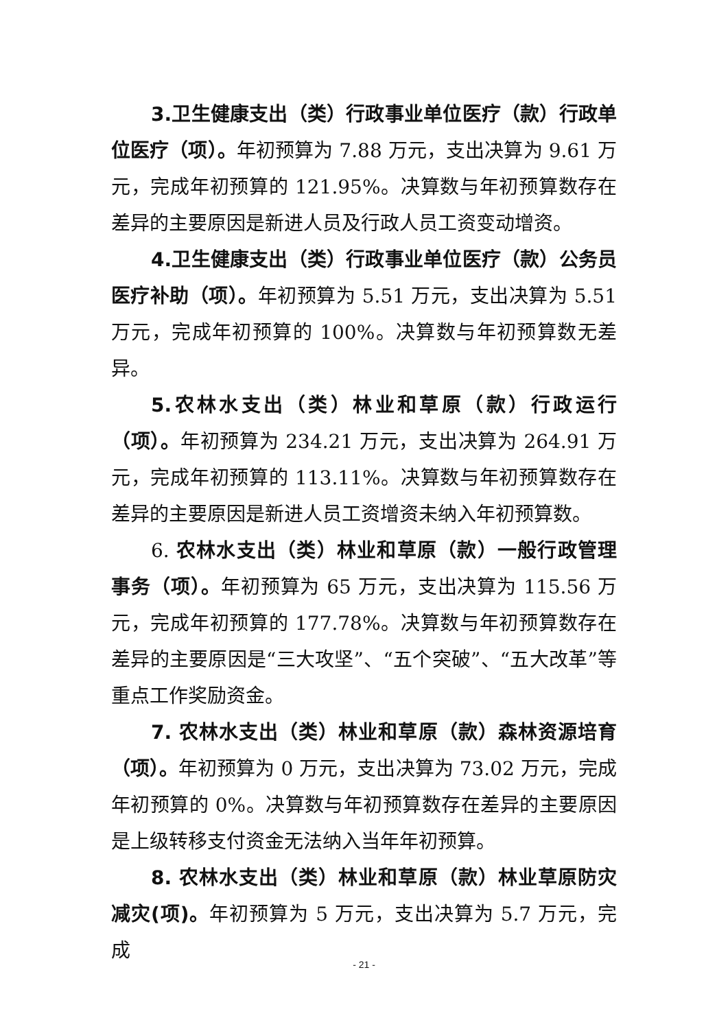3.卫生健康支出（类）行政事业单位医疗（款）行政单位医疗（项）。年初预算为 7.88 万元，支出决算为 9.61 万元，完成年初预算的 121.95%。决算数与年初预算数存在差异的主要原因是新进人员及行政人员工资变动增资。
4.卫生健康支出（类）行政事业单位医疗（款）公务员医疗补助（项）。年初预算为 5.51 万元，支出决算为 5.51 万元，完成年初预算的 100%。决算数与年初预算数无差异。
5.农林水支出（类）林业和草原（款）行政运行（项）。年初预算为 234.21 万元，支出决算为 264.91 万元，完成年初预算的 113.11%。决算数与年初预算数存在差异的主要原因是新进人员工资增资未纳入年初预算数。
6. 农林水支出（类）林业和草原（款）一般行政管理事务（项）。年初预算为 65 万元，支出决算为 115.56 万元，完成年初预算的 177.78%。决算数与年初预算数存在差异的主要原因是“三大攻坚”、“五个突破”、“五大改革”等重点工作奖励资金。
7. 农林水支出（类）林业和草原（款）森林资源培育（项）。年初预算为 0 万元，支出决算为 73.02 万元，完成年初预算的 0%。决算数与年初预算数存在差异的主要原因是上级转移支付资金无法纳入当年年初预算。
8. 农林水支出（类）林业和草原（款）林业草原防灾减灾(项)。年初预算为 5 万元，支出决算为 5.7 万元，完成
- 21 -